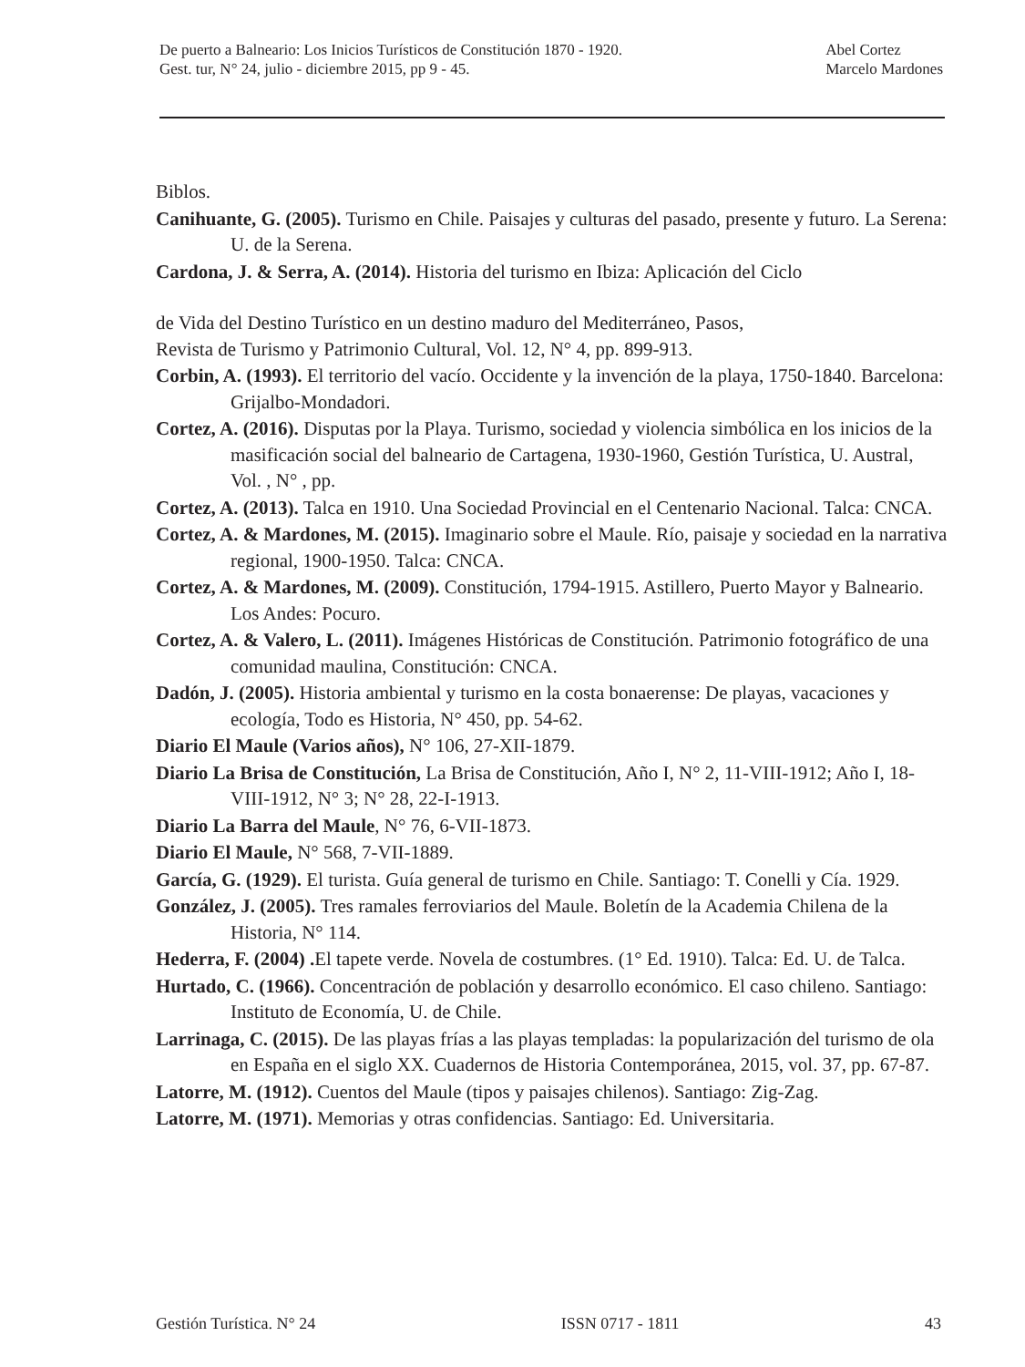De puerto a Balneario: Los Inicios Turísticos de Constitución 1870 - 1920.
Gest. tur, N° 24, julio - diciembre 2015, pp 9 - 45.
Abel Cortez
Marcelo Mardones
Biblos.
Canihuante, G. (2005). Turismo en Chile. Paisajes y culturas del pasado, presente y futuro. La Serena: U. de la Serena.
Cardona, J. & Serra, A. (2014). Historia del turismo en Ibiza: Aplicación del Ciclo
de Vida del Destino Turístico en un destino maduro del Mediterráneo, Pasos,
Revista de Turismo y Patrimonio Cultural, Vol. 12, N° 4, pp. 899-913.
Corbin, A. (1993). El territorio del vacío. Occidente y la invención de la playa, 1750-1840. Barcelona: Grijalbo-Mondadori.
Cortez, A. (2016). Disputas por la Playa. Turismo, sociedad y violencia simbólica en los inicios de la masificación social del balneario de Cartagena, 1930-1960, Gestión Turística, U. Austral, Vol. , N° , pp.
Cortez, A. (2013). Talca en 1910. Una Sociedad Provincial en el Centenario Nacional. Talca: CNCA.
Cortez, A. & Mardones, M. (2015). Imaginario sobre el Maule. Río, paisaje y sociedad en la narrativa regional, 1900-1950. Talca: CNCA.
Cortez, A. & Mardones, M. (2009). Constitución, 1794-1915. Astillero, Puerto Mayor y Balneario. Los Andes: Pocuro.
Cortez, A. & Valero, L. (2011). Imágenes Históricas de Constitución. Patrimonio fotográfico de una comunidad maulina, Constitución: CNCA.
Dadón, J. (2005). Historia ambiental y turismo en la costa bonaerense: De playas, vacaciones y ecología, Todo es Historia, N° 450, pp. 54-62.
Diario El Maule (Varios años), N° 106, 27-XII-1879.
Diario La Brisa de Constitución, La Brisa de Constitución, Año I, N° 2, 11-VIII-1912; Año I, 18-VIII-1912, N° 3; N° 28, 22-I-1913.
Diario La Barra del Maule, N° 76, 6-VII-1873.
Diario El Maule, N° 568, 7-VII-1889.
García, G. (1929). El turista. Guía general de turismo en Chile. Santiago: T. Conelli y Cía. 1929.
González, J. (2005). Tres ramales ferroviarios del Maule. Boletín de la Academia Chilena de la Historia, N° 114.
Hederra, F. (2004) . El tapete verde. Novela de costumbres. (1° Ed. 1910). Talca: Ed. U. de Talca.
Hurtado, C. (1966). Concentración de población y desarrollo económico. El caso chileno. Santiago: Instituto de Economía, U. de Chile.
Larrinaga, C. (2015). De las playas frías a las playas templadas: la popularización del turismo de ola en España en el siglo XX. Cuadernos de Historia Contemporánea, 2015, vol. 37, pp. 67-87.
Latorre, M. (1912). Cuentos del Maule (tipos y paisajes chilenos). Santiago: Zig-Zag.
Latorre, M. (1971). Memorias y otras confidencias. Santiago: Ed. Universitaria.
Gestión Turística. N° 24 ISSN 0717 - 1811 43